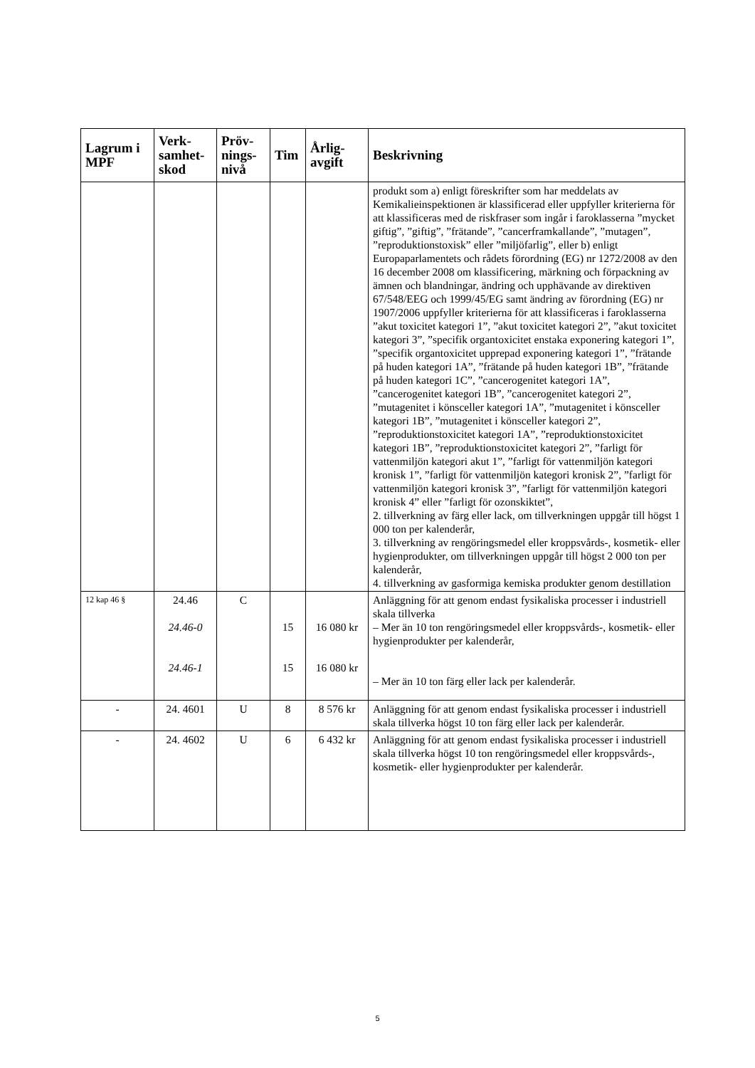| Lagrum i MPF | Verk-samhet-skod | Pröv-nings-nivå | Tim | Årlig-avgift | Beskrivning |
| --- | --- | --- | --- | --- | --- |
| | | | | | produkt som a) enligt föreskrifter som har meddelats av Kemikalieinspektionen är klassificerad eller uppfyller kriterierna för att klassificeras med de riskfraser som ingår i faroklasserna ”mycket giftig”, ”giftig”, ”frätande”, ”cancerframkallande”, ”mutagen”, ”reproduktionstoxisk” eller ”miljöfarlig”, eller b) enligt Europaparlamentets och rådets förordning (EG) nr 1272/2008 av den 16 december 2008 om klassificering, märkning och förpackning av ämnen och blandningar, ändring och upphävande av direktiven 67/548/EEG och 1999/45/EG samt ändring av förordning (EG) nr 1907/2006 uppfyller kriterierna för att klassificeras i faroklasserna ”akut toxicitet kategori 1”, ”akut toxicitet kategori 2”, ”akut toxicitet kategori 3”, ”specifik organtoxicitet enstaka exponering kategori 1”, ”specifik organtoxicitet upprepad exponering kategori 1”, ”frätande på huden kategori 1A”, ”frätande på huden kategori 1B”, ”frätande på huden kategori 1C”, ”cancerogenitet kategori 1A”, ”cancerogenitet kategori 1B”, ”cancerogenitet kategori 2”, ”mutagenitet i könsceller kategori 1A”, ”mutagenitet i könsceller kategori 1B”, ”mutagenitet i könsceller kategori 2”, ”reproduktionstoxicitet kategori 1A”, ”reproduktionstoxicitet kategori 1B”, ”reproduktionstoxicitet kategori 2”, ”farligt för vattenmiljön kategori akut 1”, ”farligt för vattenmiljön kategori kronisk 1”, ”farligt för vattenmiljön kategori kronisk 2”, ”farligt för vattenmiljön kategori kronisk 3”, ”farligt för vattenmiljön kategori kronisk 4” eller ”farligt för ozonskiktet”, 2. tillverkning av färg eller lack, om tillverkningen uppgår till högst 1 000 ton per kalenderår, 3. tillverkning av rengöringsmedel eller kroppsvårds-, kosmetik- eller hygienprodukter, om tillverkningen uppgår till högst 2 000 ton per kalenderår, 4. tillverkning av gasformiga kemiska produkter genom destillation |
| 12 kap 46 § | 24.46 24.46-0 24.46-1 | C | 15 15 | 16 080 kr 16 080 kr | Anläggning för att genom endast fysikaliska processer i industriell skala tillverka – Mer än 10 ton rengöringsmedel eller kroppsvårds-, kosmetik- eller hygienprodukter per kalenderår, – Mer än 10 ton färg eller lack per kalenderår. |
| - | 24. 4601 | U | 8 | 8 576 kr | Anläggning för att genom endast fysikaliska processer i industriell skala tillverka högst 10 ton färg eller lack per kalenderår. |
| - | 24. 4602 | U | 6 | 6 432 kr | Anläggning för att genom endast fysikaliska processer i industriell skala tillverka högst 10 ton rengöringsmedel eller kroppsvårds-, kosmetik- eller hygienprodukter per kalenderår. |
5